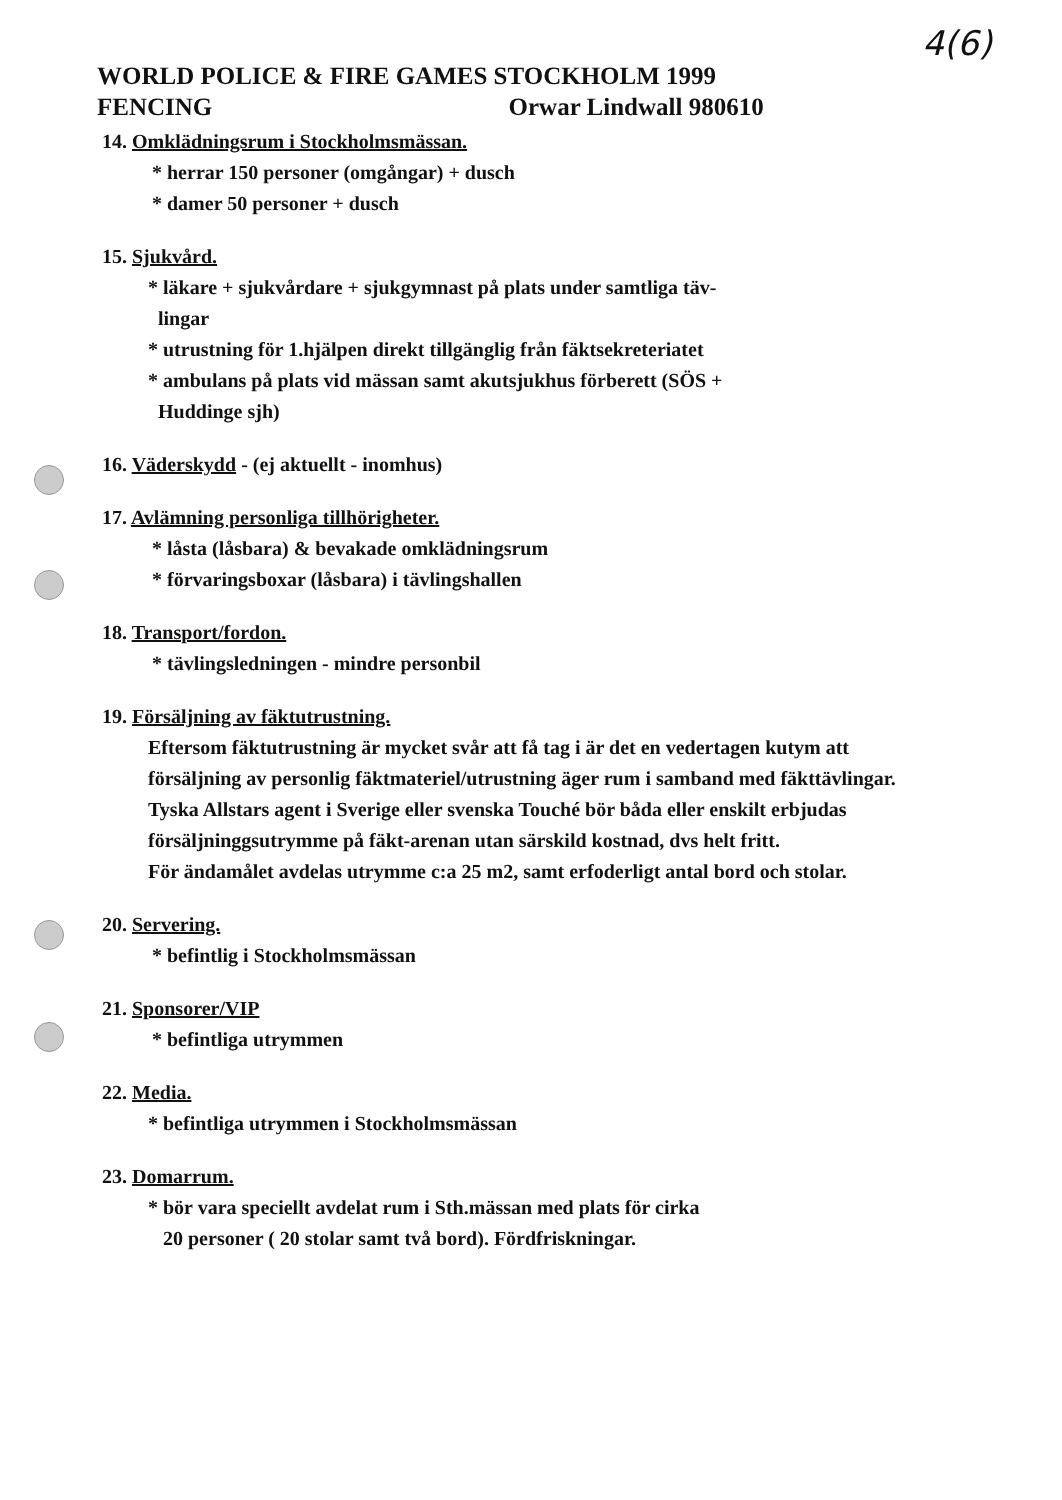4(6)
WORLD POLICE & FIRE GAMES STOCKHOLM 1999
FENCING Orwar Lindwall 980610
14. Omklädningsrum i Stockholmsmässan.
* herrar 150 personer (omgångar) + dusch
* damer 50 personer + dusch
15. Sjukvård.
* läkare + sjukvårdare + sjukgymnast på plats under samtliga täv-
lingar
* utrustning för 1.hjälpen direkt tillgänglig från fäktsekreteriatet
* ambulans på plats vid mässan samt akutsjukhus förberett (SÖS +
Huddinge sjh)
16. Väderskydd - (ej aktuellt - inomhus)
17. Avlämning personliga tillhörigheter.
* låsta (låsbara) & bevakade omklädningsrum
* förvaringsboxar (låsbara) i tävlingshallen
18. Transport/fordon.
* tävlingsledningen - mindre personbil
19. Försäljning av fäktutrustning.
Eftersom fäktutrustning är mycket svår att få tag i är det en vedertagen kutym att försäljning av personlig fäktmateriel/utrustning äger rum i samband med fäkttävlingar. Tyska Allstars agent i Sverige eller svenska Touché bör båda eller enskilt erbjudas försäljninggsutrymme på fäkt-arenan utan särskild kostnad, dvs helt fritt.
För ändamålet avdelas utrymme c:a 25 m2, samt erfoderligt antal bord och stolar.
20. Servering.
* befintlig i Stockholmsmässan
21. Sponsorer/VIP
* befintliga utrymmen
22. Media.
* befintliga utrymmen i Stockholmsmässan
23. Domarrum.
* bör vara speciellt avdelat rum i Sth.mässan med plats för cirka
20 personer ( 20 stolar samt två bord). Fördfriskningar.